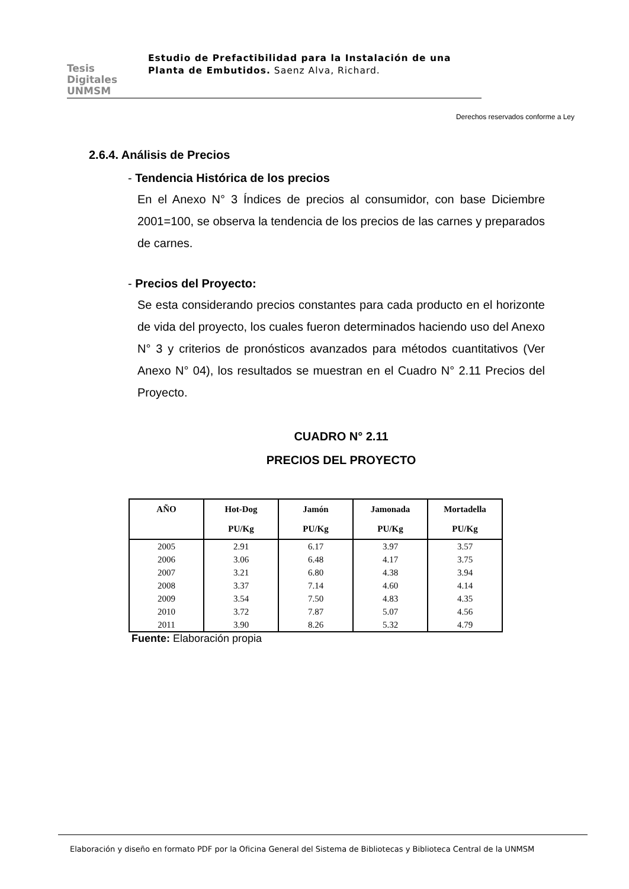Tesis
Digitales
UNMSM
Estudio de Prefactibilidad para la Instalación de una Planta de Embutidos. Saenz Alva, Richard.
Derechos reservados conforme a Ley
2.6.4. Análisis de Precios
- Tendencia Histórica de los precios
En el Anexo N° 3 Índices de precios al consumidor, con base Diciembre 2001=100, se observa la tendencia de los precios de las carnes y preparados de carnes.
- Precios del Proyecto:
Se esta considerando precios constantes para cada producto en el horizonte de vida del proyecto, los cuales fueron determinados haciendo uso del Anexo N° 3 y criterios de pronósticos avanzados para métodos cuantitativos (Ver Anexo N° 04), los resultados se muestran en el Cuadro N° 2.11 Precios del Proyecto.
CUADRO N° 2.11
PRECIOS DEL PROYECTO
| AÑO | Hot-Dog | Jamón | Jamonada | Mortadella |
| --- | --- | --- | --- | --- |
| | PU/Kg | PU/Kg | PU/Kg | PU/Kg |
| 2005 | 2.91 | 6.17 | 3.97 | 3.57 |
| 2006 | 3.06 | 6.48 | 4.17 | 3.75 |
| 2007 | 3.21 | 6.80 | 4.38 | 3.94 |
| 2008 | 3.37 | 7.14 | 4.60 | 4.14 |
| 2009 | 3.54 | 7.50 | 4.83 | 4.35 |
| 2010 | 3.72 | 7.87 | 5.07 | 4.56 |
| 2011 | 3.90 | 8.26 | 5.32 | 4.79 |
Fuente: Elaboración propia
Elaboración y diseño en formato PDF por la Oficina General del Sistema de Bibliotecas y Biblioteca Central de la UNMSM